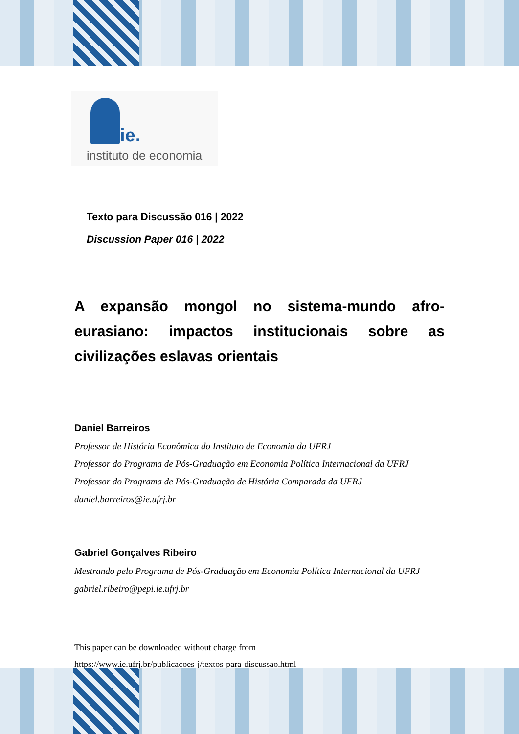ie.
instituto de economia
Texto para Discussão 016 | 2022
Discussion Paper 016 | 2022
A expansão mongol no sistema-mundo afro-eurasiano: impactos institucionais sobre as civilizações eslavas orientais
Daniel Barreiros
Professor de História Econômica do Instituto de Economia da UFRJ
Professor do Programa de Pós-Graduação em Economia Política Internacional da UFRJ
Professor do Programa de Pós-Graduação de História Comparada da UFRJ
daniel.barreiros@ie.ufrj.br
Gabriel Gonçalves Ribeiro
Mestrando pelo Programa de Pós-Graduação em Economia Política Internacional da UFRJ
gabriel.ribeiro@pepi.ie.ufrj.br
This paper can be downloaded without charge from
https://www.ie.ufrj.br/publicacoes-j/textos-para-discussao.html